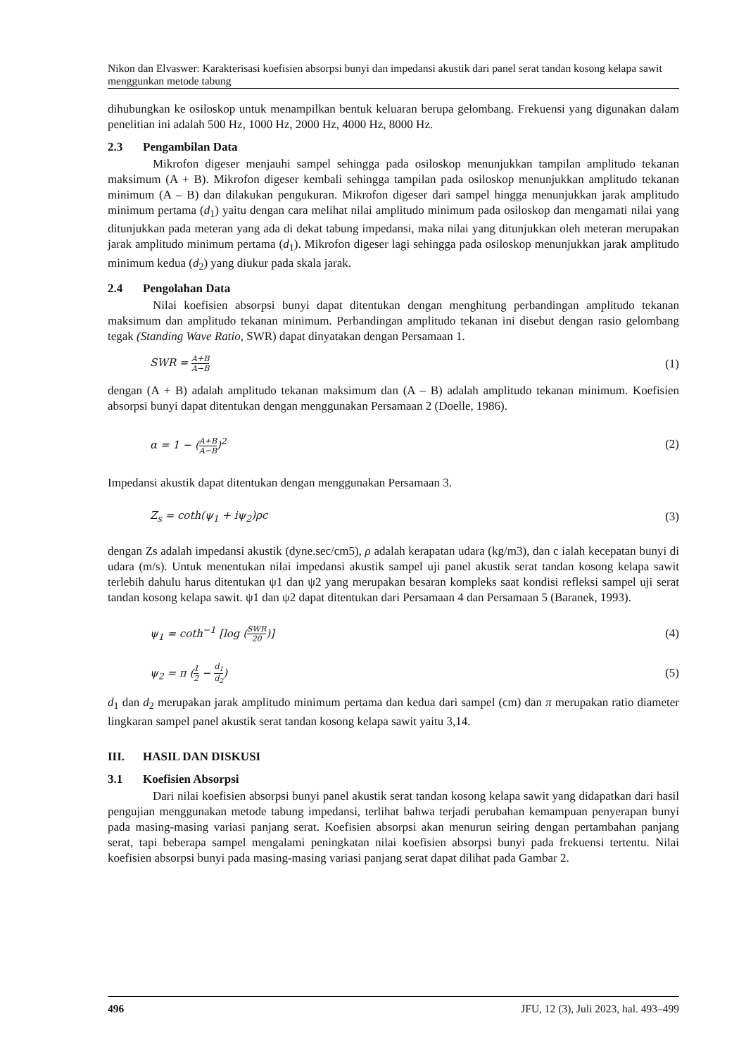Nikon dan Elvaswer: Karakterisasi koefisien absorpsi bunyi dan impedansi akustik dari panel serat tandan kosong kelapa sawit menggunkan metode tabung
dihubungkan ke osiloskop untuk menampilkan bentuk keluaran berupa gelombang. Frekuensi yang digunakan dalam penelitian ini adalah 500 Hz, 1000 Hz, 2000 Hz, 4000 Hz, 8000 Hz.
2.3 Pengambilan Data
Mikrofon digeser menjauhi sampel sehingga pada osiloskop menunjukkan tampilan amplitudo tekanan maksimum (A + B). Mikrofon digeser kembali sehingga tampilan pada osiloskop menunjukkan amplitudo tekanan minimum (A – B) dan dilakukan pengukuran. Mikrofon digeser dari sampel hingga menunjukkan jarak amplitudo minimum pertama (d<sub>1</sub>) yaitu dengan cara melihat nilai amplitudo minimum pada osiloskop dan mengamati nilai yang ditunjukkan pada meteran yang ada di dekat tabung impedansi, maka nilai yang ditunjukkan oleh meteran merupakan jarak amplitudo minimum pertama (d<sub>1</sub>). Mikrofon digeser lagi sehingga pada osiloskop menunjukkan jarak amplitudo minimum kedua (d<sub>2</sub>) yang diukur pada skala jarak.
2.4 Pengolahan Data
Nilai koefisien absorpsi bunyi dapat ditentukan dengan menghitung perbandingan amplitudo tekanan maksimum dan amplitudo tekanan minimum. Perbandingan amplitudo tekanan ini disebut dengan rasio gelombang tegak (Standing Wave Ratio, SWR) dapat dinyatakan dengan Persamaan 1.
SWR = A+B A−B (1)
dengan (A + B) adalah amplitudo tekanan maksimum dan (A – B) adalah amplitudo tekanan minimum. Koefisien absorpsi bunyi dapat ditentukan dengan menggunakan Persamaan 2 (Doelle, 1986).
α = 1 − (A+B A−B)<sup>2</sup> (2)
Impedansi akustik dapat ditentukan dengan menggunakan Persamaan 3.
Z<sub>s</sub> = coth(ψ<sub>1</sub> + iψ<sub>2</sub>)ρc (3)
dengan Zs adalah impedansi akustik (dyne.sec/cm5), ρ adalah kerapatan udara (kg/m3), dan c ialah kecepatan bunyi di udara (m/s). Untuk menentukan nilai impedansi akustik sampel uji panel akustik serat tandan kosong kelapa sawit terlebih dahulu harus ditentukan ψ1 dan ψ2 yang merupakan besaran kompleks saat kondisi refleksi sampel uji serat tandan kosong kelapa sawit. ψ1 dan ψ2 dapat ditentukan dari Persamaan 4 dan Persamaan 5 (Baranek, 1993).
ψ<sub>1</sub> = coth<sup>−1</sup> [log (SWR 20)] (4)
ψ<sub>2</sub> = π (1 2 − d<sub>1</sub> d<sub>2</sub>) (5)
d<sub>1</sub> dan d<sub>2</sub> merupakan jarak amplitudo minimum pertama dan kedua dari sampel (cm) dan π merupakan ratio diameter lingkaran sampel panel akustik serat tandan kosong kelapa sawit yaitu 3,14.
III. HASIL DAN DISKUSI
3.1 Koefisien Absorpsi
Dari nilai koefisien absorpsi bunyi panel akustik serat tandan kosong kelapa sawit yang didapatkan dari hasil pengujian menggunakan metode tabung impedansi, terlihat bahwa terjadi perubahan kemampuan penyerapan bunyi pada masing-masing variasi panjang serat. Koefisien absorpsi akan menurun seiring dengan pertambahan panjang serat, tapi beberapa sampel mengalami peningkatan nilai koefisien absorpsi bunyi pada frekuensi tertentu. Nilai koefisien absorpsi bunyi pada masing-masing variasi panjang serat dapat dilihat pada Gambar 2.
496 JFU, 12 (3), Juli 2023, hal. 493–499